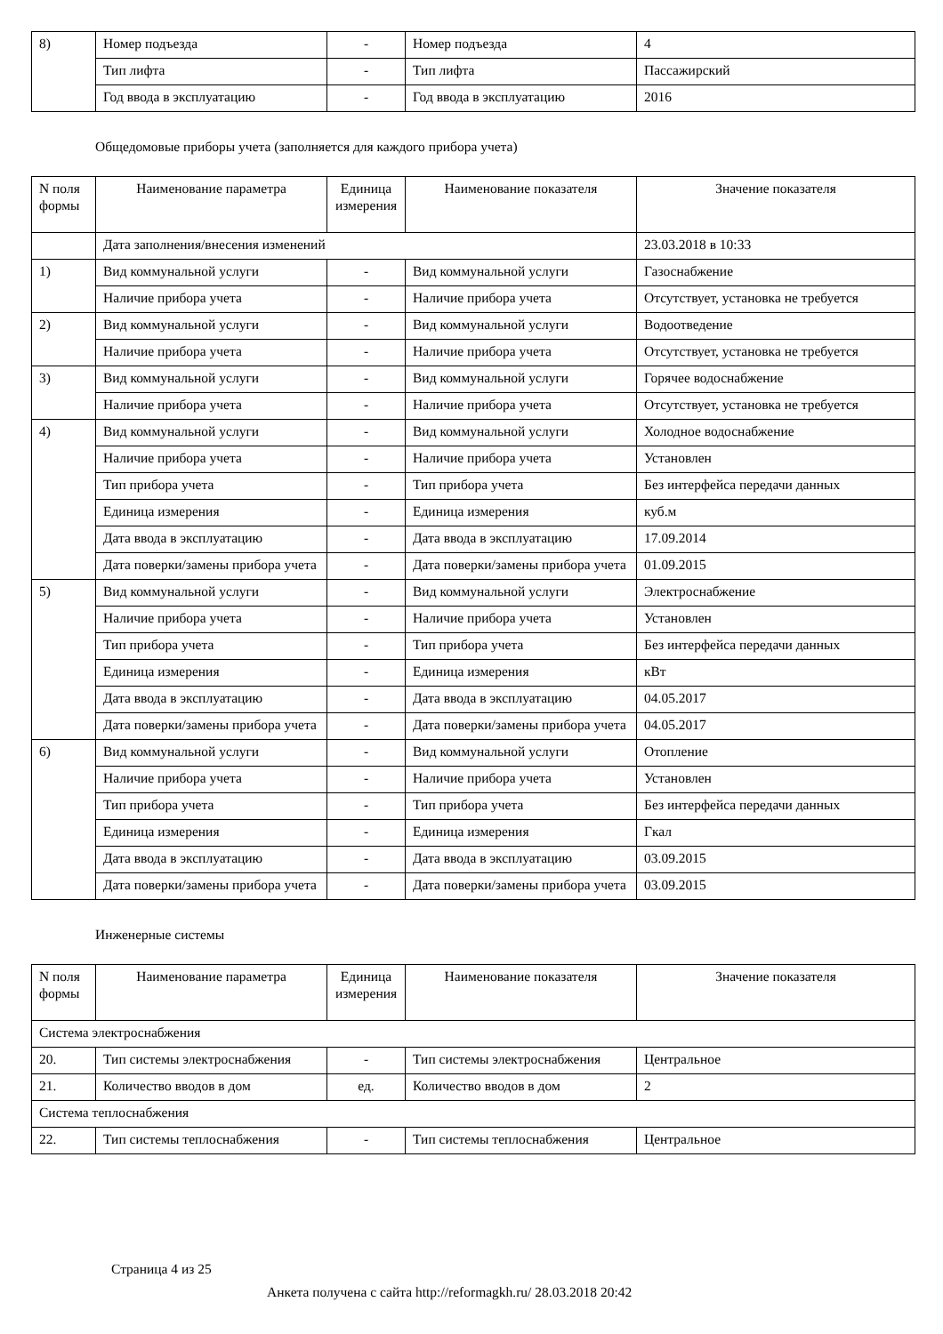| 8) | Номер подъезда | - | Номер подъезда | 4 |
| | Тип лифта | - | Тип лифта | Пассажирский |
| | Год ввода в эксплуатацию | - | Год ввода в эксплуатацию | 2016 |
Общедомовые приборы учета (заполняется для каждого прибора учета)
| N поля формы | Наименование параметра | Единица измерения | Наименование показателя | Значение показателя |
| --- | --- | --- | --- | --- |
| | Дата заполнения/внесения изменений | | | 23.03.2018 в 10:33 |
| 1) | Вид коммунальной услуги | - | Вид коммунальной услуги | Газоснабжение |
| | Наличие прибора учета | - | Наличие прибора учета | Отсутствует, установка не требуется |
| 2) | Вид коммунальной услуги | - | Вид коммунальной услуги | Водоотведение |
| | Наличие прибора учета | - | Наличие прибора учета | Отсутствует, установка не требуется |
| 3) | Вид коммунальной услуги | - | Вид коммунальной услуги | Горячее водоснабжение |
| | Наличие прибора учета | - | Наличие прибора учета | Отсутствует, установка не требуется |
| 4) | Вид коммунальной услуги | - | Вид коммунальной услуги | Холодное водоснабжение |
| | Наличие прибора учета | - | Наличие прибора учета | Установлен |
| | Тип прибора учета | - | Тип прибора учета | Без интерфейса передачи данных |
| | Единица измерения | - | Единица измерения | куб.м |
| | Дата ввода в эксплуатацию | - | Дата ввода в эксплуатацию | 17.09.2014 |
| | Дата поверки/замены прибора учета | - | Дата поверки/замены прибора учета | 01.09.2015 |
| 5) | Вид коммунальной услуги | - | Вид коммунальной услуги | Электроснабжение |
| | Наличие прибора учета | - | Наличие прибора учета | Установлен |
| | Тип прибора учета | - | Тип прибора учета | Без интерфейса передачи данных |
| | Единица измерения | - | Единица измерения | кВт |
| | Дата ввода в эксплуатацию | - | Дата ввода в эксплуатацию | 04.05.2017 |
| | Дата поверки/замены прибора учета | - | Дата поверки/замены прибора учета | 04.05.2017 |
| 6) | Вид коммунальной услуги | - | Вид коммунальной услуги | Отопление |
| | Наличие прибора учета | - | Наличие прибора учета | Установлен |
| | Тип прибора учета | - | Тип прибора учета | Без интерфейса передачи данных |
| | Единица измерения | - | Единица измерения | Гкал |
| | Дата ввода в эксплуатацию | - | Дата ввода в эксплуатацию | 03.09.2015 |
| | Дата поверки/замены прибора учета | - | Дата поверки/замены прибора учета | 03.09.2015 |
Инженерные системы
| N поля формы | Наименование параметра | Единица измерения | Наименование показателя | Значение показателя |
| --- | --- | --- | --- | --- |
| Система электроснабжения | | | | |
| 20. | Тип системы электроснабжения | - | Тип системы электроснабжения | Центральное |
| 21. | Количество вводов в дом | ед. | Количество вводов в дом | 2 |
| Система теплоснабжения | | | | |
| 22. | Тип системы теплоснабжения | - | Тип системы теплоснабжения | Центральное |
Страница 4 из 25
Анкета получена с сайта http://reformagkh.ru/ 28.03.2018 20:42